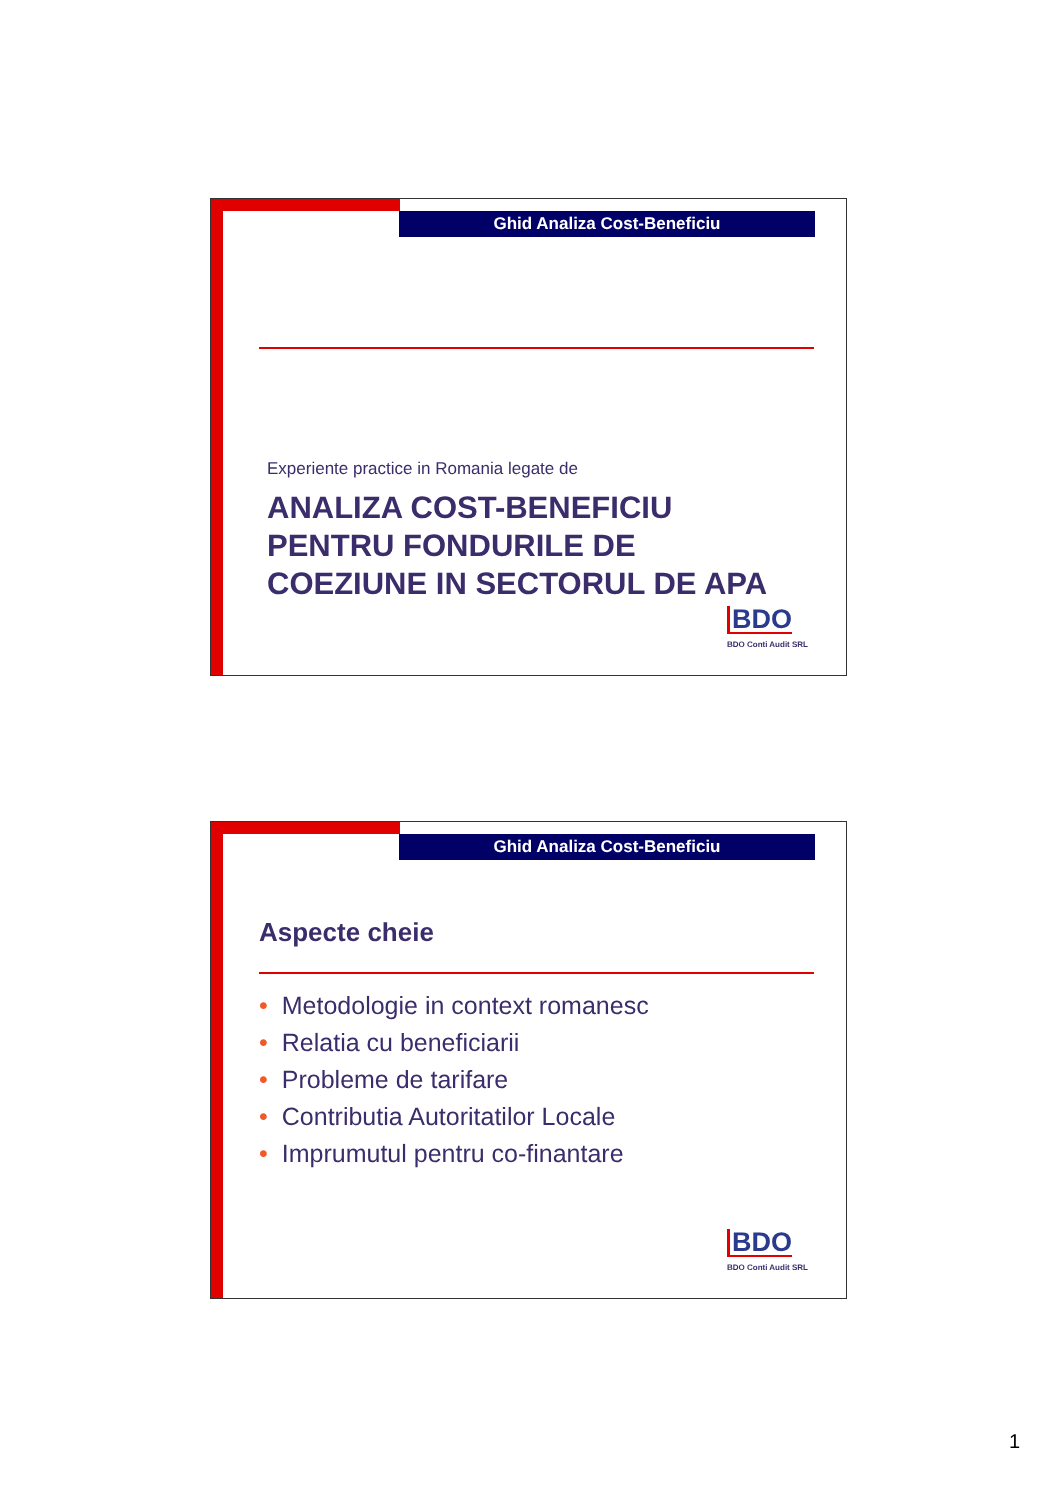Ghid Analiza Cost-Beneficiu
Experiente practice in Romania legate de
ANALIZA COST-BENEFICIU
PENTRU FONDURILE DE
COEZIUNE IN SECTORUL DE APA
BDO
BDO Conti Audit SRL
Ghid Analiza Cost-Beneficiu
Aspecte cheie
• Metodologie in context romanesc
• Relatia cu beneficiarii
• Probleme de tarifare
• Contributia Autoritatilor Locale
• Imprumutul pentru co-finantare
BDO
BDO Conti Audit SRL
1